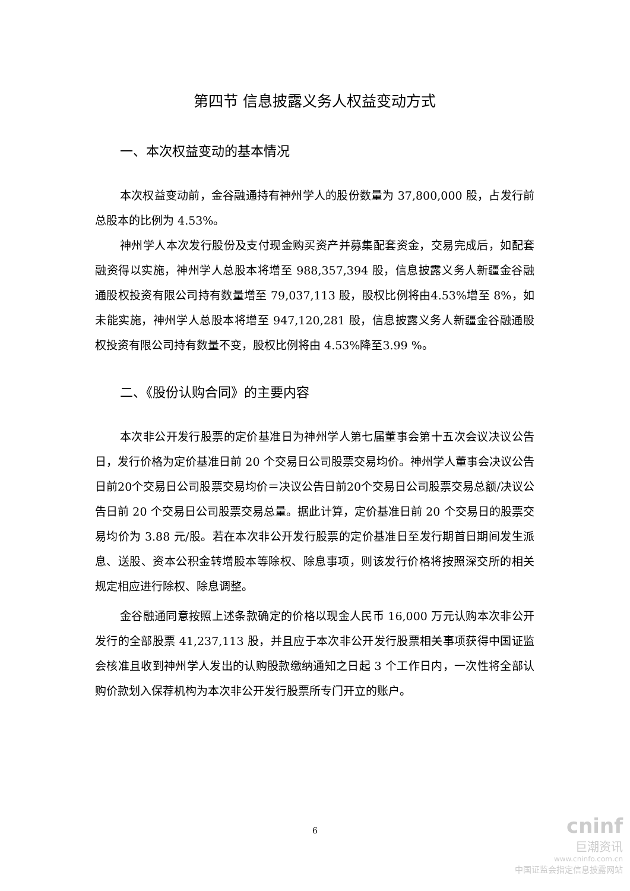第四节 信息披露义务人权益变动方式
一、本次权益变动的基本情况
本次权益变动前，金谷融通持有神州学人的股份数量为 37,800,000 股，占发行前总股本的比例为 4.53%。
神州学人本次发行股份及支付现金购买资产并募集配套资金，交易完成后，如配套融资得以实施，神州学人总股本将增至 988,357,394 股，信息披露义务人新疆金谷融通股权投资有限公司持有数量增至 79,037,113 股，股权比例将由4.53%增至 8%，如未能实施，神州学人总股本将增至 947,120,281 股，信息披露义务人新疆金谷融通股权投资有限公司持有数量不变，股权比例将由 4.53%降至3.99 %。
二、《股份认购合同》的主要内容
本次非公开发行股票的定价基准日为神州学人第七届董事会第十五次会议决议公告日，发行价格为定价基准日前 20 个交易日公司股票交易均价。神州学人董事会决议公告日前20个交易日公司股票交易均价＝决议公告日前20个交易日公司股票交易总额/决议公告日前 20 个交易日公司股票交易总量。据此计算，定价基准日前 20 个交易日的股票交易均价为 3.88 元/股。若在本次非公开发行股票的定价基准日至发行期首日期间发生派息、送股、资本公积金转增股本等除权、除息事项，则该发行价格将按照深交所的相关规定相应进行除权、除息调整。
金谷融通同意按照上述条款确定的价格以现金人民币 16,000 万元认购本次非公开发行的全部股票 41,237,113 股，并且应于本次非公开发行股票相关事项获得中国证监会核准且收到神州学人发出的认购股款缴纳通知之日起 3 个工作日内，一次性将全部认购价款划入保荐机构为本次非公开发行股票所专门开立的账户。
6
cninf
巨潮资讯
www.cninfo.com.cn
中国证监会指定信息披露网站